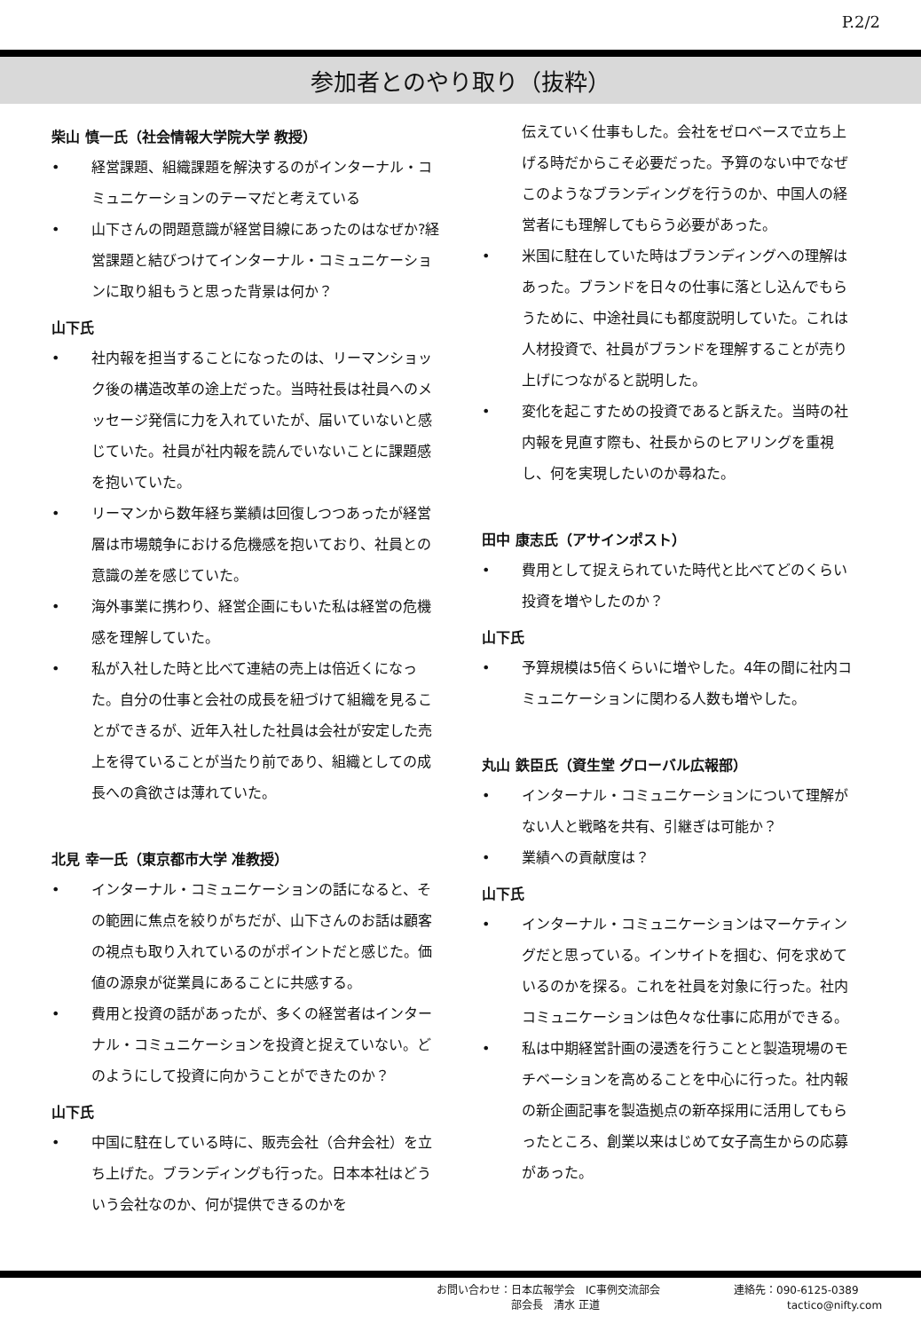P.2/2
参加者とのやり取り（抜粋）
柴山 慎一氏（社会情報大学院大学 教授）
• 経営課題、組織課題を解決するのがインターナル・コミュニケーションのテーマだと考えている
• 山下さんの問題意識が経営目線にあったのはなぜか?経営課題と結びつけてインターナル・コミュニケーションに取り組もうと思った背景は何か？
山下氏
• 社内報を担当することになったのは、リーマンショック後の構造改革の途上だった。当時社長は社員へのメッセージ発信に力を入れていたが、届いていないと感じていた。社員が社内報を読んでいないことに課題感を抱いていた。
• リーマンから数年経ち業績は回復しつつあったが経営層は市場競争における危機感を抱いており、社員との意識の差を感じていた。
• 海外事業に携わり、経営企画にもいた私は経営の危機感を理解していた。
• 私が入社した時と比べて連結の売上は倍近くになった。自分の仕事と会社の成長を紐づけて組織を見ることができるが、近年入社した社員は会社が安定した売上を得ていることが当たり前であり、組織としての成長への貪欲さは薄れていた。
北見 幸一氏（東京都市大学 准教授）
• インターナル・コミュニケーションの話になると、その範囲に焦点を絞りがちだが、山下さんのお話は顧客の視点も取り入れているのがポイントだと感じた。価値の源泉が従業員にあることに共感する。
• 費用と投資の話があったが、多くの経営者はインターナル・コミュニケーションを投資と捉えていない。どのようにして投資に向かうことができたのか？
山下氏
• 中国に駐在している時に、販売会社（合弁会社）を立ち上げた。ブランディングも行った。日本本社はどういう会社なのか、何が提供できるのかを
伝えていく仕事もした。会社をゼロベースで立ち上げる時だからこそ必要だった。予算のない中でなぜこのようなブランディングを行うのか、中国人の経営者にも理解してもらう必要があった。
• 米国に駐在していた時はブランディングへの理解はあった。ブランドを日々の仕事に落とし込んでもらうために、中途社員にも都度説明していた。これは人材投資で、社員がブランドを理解することが売り上げにつながると説明した。
• 変化を起こすための投資であると訴えた。当時の社内報を見直す際も、社長からのヒアリングを重視し、何を実現したいのか尋ねた。
田中 康志氏（アサインポスト）
• 費用として捉えられていた時代と比べてどのくらい投資を増やしたのか？
山下氏
• 予算規模は5倍くらいに増やした。4年の間に社内コミュニケーションに関わる人数も増やした。
丸山 鉄臣氏（資生堂 グローバル広報部）
• インターナル・コミュニケーションについて理解がない人と戦略を共有、引継ぎは可能か？
• 業績への貢献度は？
山下氏
• インターナル・コミュニケーションはマーケティングだと思っている。インサイトを掴む、何を求めているのかを探る。これを社員を対象に行った。社内コミュニケーションは色々な仕事に応用ができる。
• 私は中期経営計画の浸透を行うことと製造現場のモチベーションを高めることを中心に行った。社内報の新企画記事を製造拠点の新卒採用に活用してもらったところ、創業以来はじめて女子高生からの応募があった。
お問い合わせ：日本広報学会　IC事例交流部会
　　　　　　　部会長　清水 正道
連絡先：090-6125-0389
　　　　　tactico@nifty.com